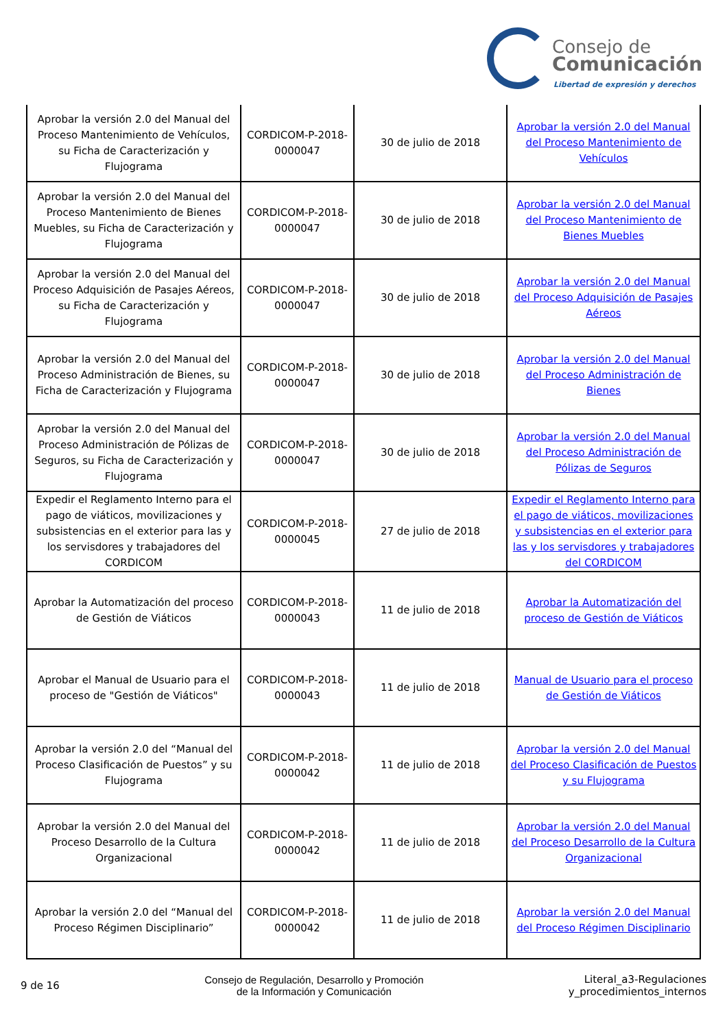Consejo de
Comunicación
Libertad de expresión y derechos
| Aprobar la versión 2.0 del Manual del Proceso Mantenimiento de Vehículos, su Ficha de Caracterización y Flujograma | CORDICOM-P-2018-0000047 | 30 de julio de 2018 | Aprobar la versión 2.0 del Manual del Proceso Mantenimiento de Vehículos |
| Aprobar la versión 2.0 del Manual del Proceso Mantenimiento de Bienes Muebles, su Ficha de Caracterización y Flujograma | CORDICOM-P-2018-0000047 | 30 de julio de 2018 | Aprobar la versión 2.0 del Manual del Proceso Mantenimiento de Bienes Muebles |
| Aprobar la versión 2.0 del Manual del Proceso Adquisición de Pasajes Aéreos, su Ficha de Caracterización y Flujograma | CORDICOM-P-2018-0000047 | 30 de julio de 2018 | Aprobar la versión 2.0 del Manual del Proceso Adquisición de Pasajes Aéreos |
| Aprobar la versión 2.0 del Manual del Proceso Administración de Bienes, su Ficha de Caracterización y Flujograma | CORDICOM-P-2018-0000047 | 30 de julio de 2018 | Aprobar la versión 2.0 del Manual del Proceso Administración de Bienes |
| Aprobar la versión 2.0 del Manual del Proceso Administración de Pólizas de Seguros, su Ficha de Caracterización y Flujograma | CORDICOM-P-2018-0000047 | 30 de julio de 2018 | Aprobar la versión 2.0 del Manual del Proceso Administración de Pólizas de Seguros |
| Expedir el Reglamento Interno para el pago de viáticos, movilizaciones y subsistencias en el exterior para las y los servisdores y trabajadores del CORDICOM | CORDICOM-P-2018-0000045 | 27 de julio de 2018 | Expedir el Reglamento Interno para el pago de viáticos, movilizaciones y subsistencias en el exterior para las y los servisdores y trabajadores del CORDICOM |
| Aprobar la Automatización del proceso de Gestión de Viáticos | CORDICOM-P-2018-0000043 | 11 de julio de 2018 | Aprobar la Automatización del proceso de Gestión de Viáticos |
| Aprobar el Manual de Usuario para el proceso de "Gestión de Viáticos" | CORDICOM-P-2018-0000043 | 11 de julio de 2018 | Manual de Usuario para el proceso de Gestión de Viáticos |
| Aprobar la versión 2.0 del “Manual del Proceso Clasificación de Puestos” y su Flujograma | CORDICOM-P-2018-0000042 | 11 de julio de 2018 | Aprobar la versión 2.0 del Manual del Proceso Clasificación de Puestos y su Flujograma |
| Aprobar la versión 2.0 del Manual del Proceso Desarrollo de la Cultura Organizacional | CORDICOM-P-2018-0000042 | 11 de julio de 2018 | Aprobar la versión 2.0 del Manual del Proceso Desarrollo de la Cultura Organizacional |
| Aprobar la versión 2.0 del “Manual del Proceso Régimen Disciplinario” | CORDICOM-P-2018-0000042 | 11 de julio de 2018 | Aprobar la versión 2.0 del Manual del Proceso Régimen Disciplinario |
9 de 16
Consejo de Regulación, Desarrollo y Promoción
de la Información y Comunicación
Literal_a3-Regulaciones
y_procedimientos_internos